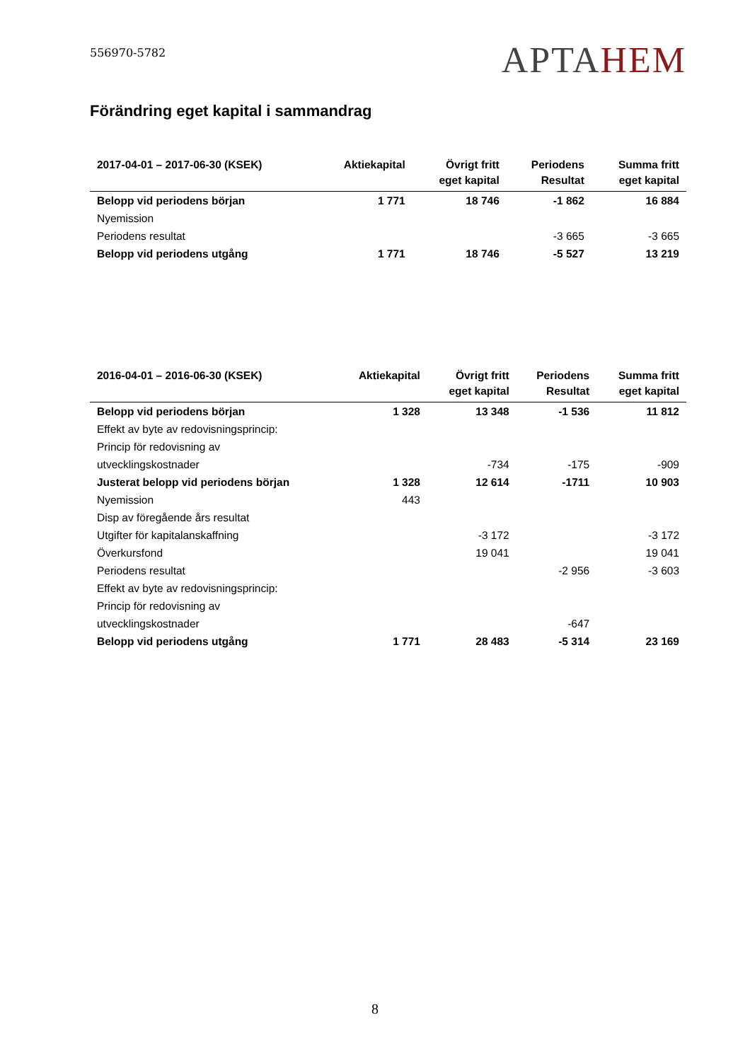556970-5782
APTAHEM
Förändring eget kapital i sammandrag
| 2017-04-01 – 2017-06-30 (KSEK) | Aktiekapital | Övrigt fritt eget kapital | Periodens Resultat | Summa fritt eget kapital |
| --- | --- | --- | --- | --- |
| Belopp vid periodens början | 1 771 | 18 746 | -1 862 | 16 884 |
| Nyemission | | | | |
| Periodens resultat | | | -3 665 | -3 665 |
| Belopp vid periodens utgång | 1 771 | 18 746 | -5 527 | 13 219 |
| 2016-04-01 – 2016-06-30 (KSEK) | Aktiekapital | Övrigt fritt eget kapital | Periodens Resultat | Summa fritt eget kapital |
| --- | --- | --- | --- | --- |
| Belopp vid periodens början | 1 328 | 13 348 | -1 536 | 11 812 |
| Effekt av byte av redovisningsprincip: | | | | |
| Princip för redovisning av | | | | |
| utvecklingskostnader | | -734 | -175 | -909 |
| Justerat belopp vid periodens början | 1 328 | 12 614 | -1711 | 10 903 |
| Nyemission | 443 | | | |
| Disp av föregående års resultat | | | | |
| Utgifter för kapitalanskaffning | | -3 172 | | -3 172 |
| Överkursfond | | 19 041 | | 19 041 |
| Periodens resultat | | | -2 956 | -3 603 |
| Effekt av byte av redovisningsprincip: | | | | |
| Princip för redovisning av | | | | |
| utvecklingskostnader | | | -647 | |
| Belopp vid periodens utgång | 1 771 | 28 483 | -5 314 | 23 169 |
8